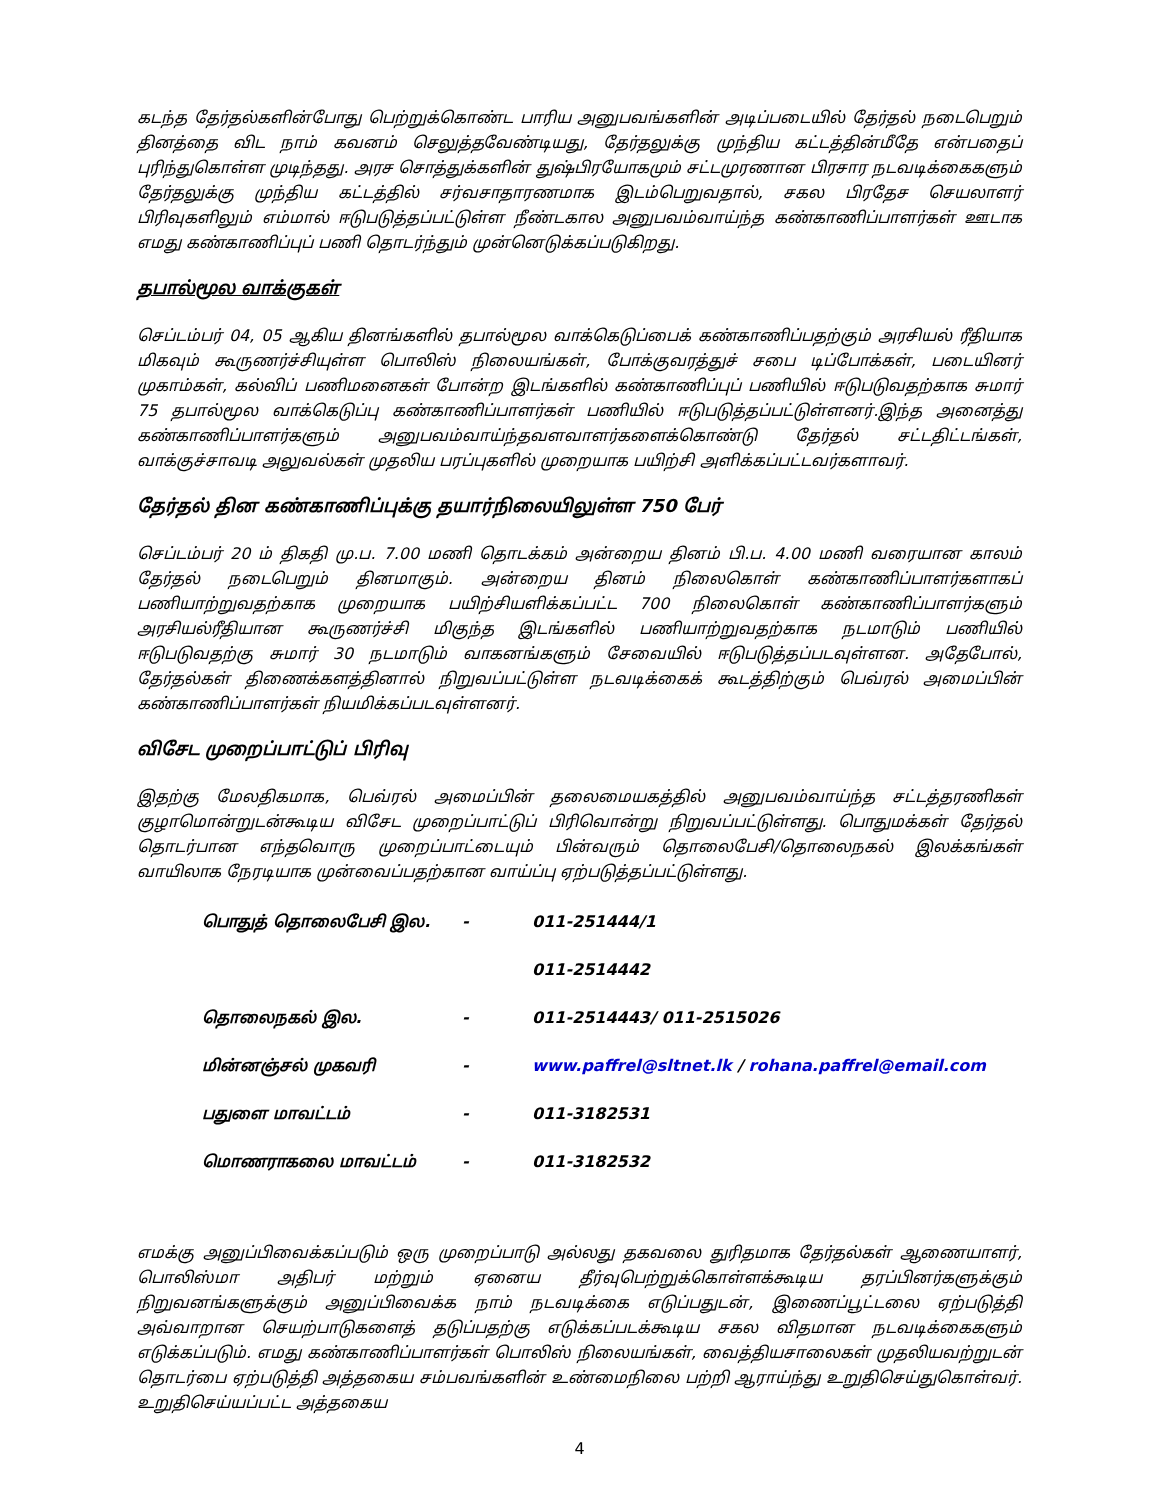கடந்த தேர்தல்களின்போது பெற்றுக்கொண்ட பாரிய அனுபவங்களின் அடிப்படையில் தேர்தல் நடைபெறும் தினத்தை விட நாம் கவனம் செலுத்தவேண்டியது, தேர்தலுக்கு முந்திய கட்டத்தின்மீதே என்பதைப் புரிந்துகொள்ள முடிந்தது. அரச சொத்துக்களின் துஷ்பிரயோகமும் சட்டமுரணான பிரசார நடவடிக்கைகளும் தேர்தலுக்கு முந்திய கட்டத்தில் சர்வசாதாரணமாக இடம்பெறுவதால், சகல பிரதேச செயலாளர் பிரிவுகளிலும் எம்மால் ஈடுபடுத்தப்பட்டுள்ள நீண்டகால அனுபவம்வாய்ந்த கண்காணிப்பாளர்கள் ஊடாக எமது கண்காணிப்புப் பணி தொடர்ந்தும் முன்னெடுக்கப்படுகிறது.
தபால்மூல வாக்குகள்
செப்டம்பர் 04, 05 ஆகிய தினங்களில் தபால்மூல வாக்கெடுப்பைக் கண்காணிப்பதற்கும் அரசியல் ரீதியாக மிகவும் கூருணர்ச்சியுள்ள பொலிஸ் நிலையங்கள், போக்குவரத்துச் சபை டிப்போக்கள், படையினர் முகாம்கள், கல்விப் பணிமனைகள் போன்ற இடங்களில் கண்காணிப்புப் பணியில் ஈடுபடுவதற்காக சுமார் 75 தபால்மூல வாக்கெடுப்பு கண்காணிப்பாளர்கள் பணியில் ஈடுபடுத்தப்பட்டுள்ளனர்.இந்த அனைத்து கண்காணிப்பாளர்களும் அனுபவம்வாய்ந்தவளவாளர்களைக்கொண்டு தேர்தல் சட்டதிட்டங்கள், வாக்குச்சாவடி அலுவல்கள் முதலிய பரப்புகளில் முறையாக பயிற்சி அளிக்கப்பட்டவர்களாவர்.
தேர்தல் தின கண்காணிப்புக்கு தயார்நிலையிலுள்ள 750 பேர்
செப்டம்பர் 20 ம் திகதி மு.ப. 7.00 மணி தொடக்கம் அன்றைய தினம் பி.ப. 4.00 மணி வரையான காலம் தேர்தல் நடைபெறும் தினமாகும். அன்றைய தினம் நிலைகொள் கண்காணிப்பாளர்களாகப் பணியாற்றுவதற்காக முறையாக பயிற்சியளிக்கப்பட்ட 700 நிலைகொள் கண்காணிப்பாளர்களும் அரசியல்ரீதியான கூருணர்ச்சி மிகுந்த இடங்களில் பணியாற்றுவதற்காக நடமாடும் பணியில் ஈடுபடுவதற்கு சுமார் 30 நடமாடும் வாகனங்களும் சேவையில் ஈடுபடுத்தப்படவுள்ளன. அதேபோல், தேர்தல்கள் திணைக்களத்தினால் நிறுவப்பட்டுள்ள நடவடிக்கைக் கூடத்திற்கும் பெவ்ரல் அமைப்பின் கண்காணிப்பாளர்கள் நியமிக்கப்படவுள்ளனர்.
விசேட முறைப்பாட்டுப் பிரிவு
இதற்கு மேலதிகமாக, பெவ்ரல் அமைப்பின் தலைமையகத்தில் அனுபவம்வாய்ந்த சட்டத்தரணிகள் குழாமொன்றுடன்கூடிய விசேட முறைப்பாட்டுப் பிரிவொன்று நிறுவப்பட்டுள்ளது. பொதுமக்கள் தேர்தல் தொடர்பான எந்தவொரு முறைப்பாட்டையும் பின்வரும் தொலைபேசி/தொலைநகல் இலக்கங்கள் வாயிலாக நேரடியாக முன்வைப்பதற்கான வாய்ப்பு ஏற்படுத்தப்பட்டுள்ளது.
| பொதுத் தொலைபேசி இல. | - | 011-251444/1 |
| | | 011-2514442 |
| தொலைநகல் இல. | - | 011-2514443/ 011-2515026 |
| மின்னஞ்சல் முகவரி | - | www.paffrel@sltnet.lk / rohana.paffrel@email.com |
| பதுளை மாவட்டம் | - | 011-3182531 |
| மொணராகலை மாவட்டம் | - | 011-3182532 |
எமக்கு அனுப்பிவைக்கப்படும் ஒரு முறைப்பாடு அல்லது தகவலை துரிதமாக தேர்தல்கள் ஆணையாளர், பொலிஸ்மா அதிபர் மற்றும் ஏனைய தீர்வுபெற்றுக்கொள்ளக்கூடிய தரப்பினர்களுக்கும் நிறுவனங்களுக்கும் அனுப்பிவைக்க நாம் நடவடிக்கை எடுப்பதுடன், இணைப்பூட்டலை ஏற்படுத்தி அவ்வாறான செயற்பாடுகளைத் தடுப்பதற்கு எடுக்கப்படக்கூடிய சகல விதமான நடவடிக்கைகளும் எடுக்கப்படும். எமது கண்காணிப்பாளர்கள் பொலிஸ் நிலையங்கள், வைத்தியசாலைகள் முதலியவற்றுடன் தொடர்பை ஏற்படுத்தி அத்தகைய சம்பவங்களின் உண்மைநிலை பற்றி ஆராய்ந்து உறுதிசெய்துகொள்வர். உறுதிசெய்யப்பட்ட அத்தகைய
4